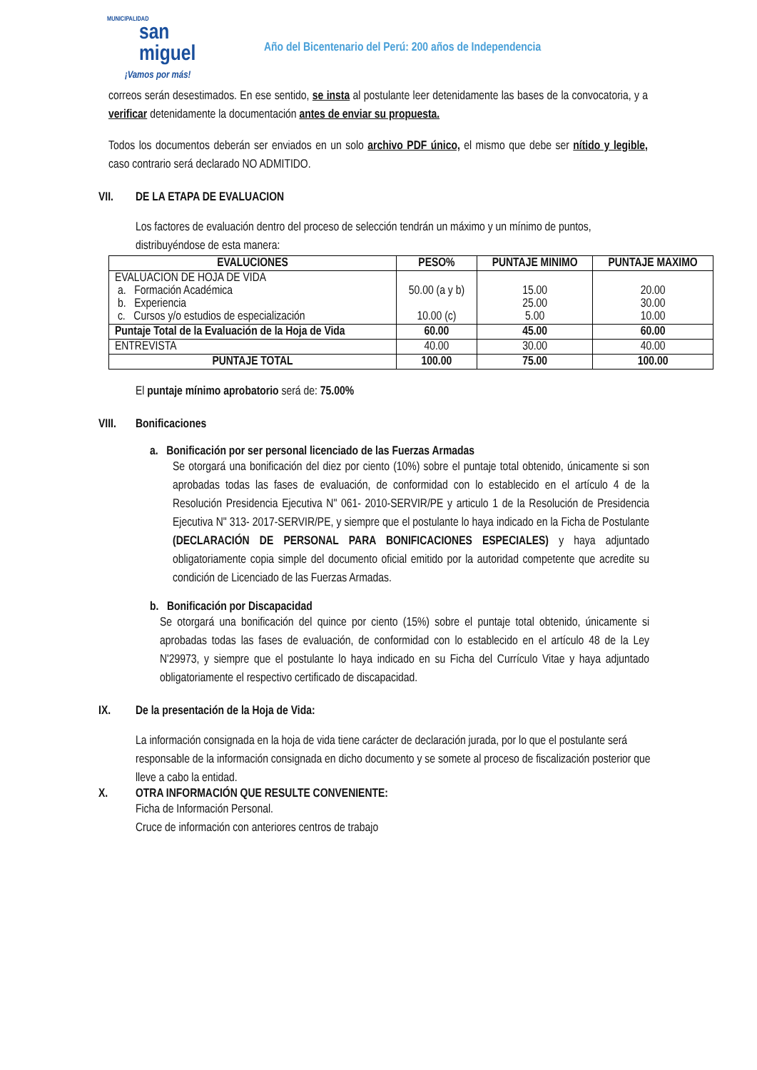MUNICIPALIDAD
san
miguel
¡Vamos por más!
Año del Bicentenario del Perú: 200 años de Independencia
correos serán desestimados. En ese sentido, se insta al postulante leer detenidamente las bases de la convocatoria, y a verificar detenidamente la documentación antes de enviar su propuesta.
Todos los documentos deberán ser enviados en un solo archivo PDF único, el mismo que debe ser nítido y legible, caso contrario será declarado NO ADMITIDO.
VII. DE LA ETAPA DE EVALUACION
Los factores de evaluación dentro del proceso de selección tendrán un máximo y un mínimo de puntos, distribuyéndose de esta manera:
| EVALUCIONES | PESO% | PUNTAJE MINIMO | PUNTAJE MAXIMO |
| --- | --- | --- | --- |
| EVALUACION DE HOJA DE VIDA a. Formación Académica b. Experiencia c. Cursos y/o estudios de especialización | 50.00 (a y b) 10.00 (c) | 15.00 25.00 5.00 | 20.00 30.00 10.00 |
| Puntaje Total de la Evaluación de la Hoja de Vida | 60.00 | 45.00 | 60.00 |
| ENTREVISTA | 40.00 | 30.00 | 40.00 |
| PUNTAJE TOTAL | 100.00 | 75.00 | 100.00 |
El puntaje mínimo aprobatorio será de: 75.00%
VIII. Bonificaciones
a. Bonificación por ser personal licenciado de las Fuerzas Armadas
Se otorgará una bonificación del diez por ciento (10%) sobre el puntaje total obtenido, únicamente si son aprobadas todas las fases de evaluación, de conformidad con lo establecido en el artículo 4 de la Resolución Presidencia Ejecutiva N" 061- 2010-SERVIR/PE y articulo 1 de la Resolución de Presidencia Ejecutiva N" 313- 2017-SERVIR/PE, y siempre que el postulante lo haya indicado en la Ficha de Postulante (DECLARACIÓN DE PERSONAL PARA BONIFICACIONES ESPECIALES) y haya adjuntado obligatoriamente copia simple del documento oficial emitido por la autoridad competente que acredite su condición de Licenciado de las Fuerzas Armadas.
b. Bonificación por Discapacidad
Se otorgará una bonificación del quince por ciento (15%) sobre el puntaje total obtenido, únicamente si aprobadas todas las fases de evaluación, de conformidad con lo establecido en el artículo 48 de la Ley N'29973, y siempre que el postulante lo haya indicado en su Ficha del Currículo Vitae y haya adjuntado obligatoriamente el respectivo certificado de discapacidad.
IX. De la presentación de la Hoja de Vida:
La información consignada en la hoja de vida tiene carácter de declaración jurada, por lo que el postulante será responsable de la información consignada en dicho documento y se somete al proceso de fiscalización posterior que lleve a cabo la entidad.
X. OTRA INFORMACIÓN QUE RESULTE CONVENIENTE:
Ficha de Información Personal.
Cruce de información con anteriores centros de trabajo